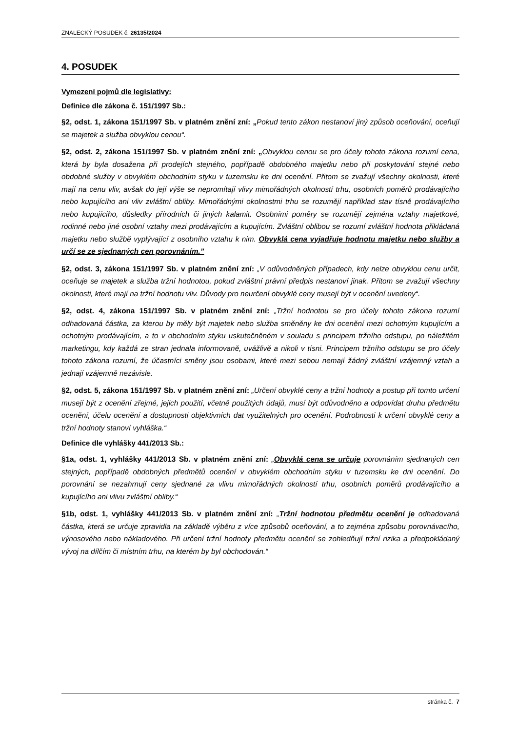ZNALECKÝ POSUDEK č. 26135/2024
4. POSUDEK
Vymezení pojmů dle legislativy:
Definice dle zákona č. 151/1997 Sb.:
§2, odst. 1, zákona 151/1997 Sb. v platném znění zní: „Pokud tento zákon nestanoví jiný způsob oceňování, oceňují se majetek a služba obvyklou cenou“.
§2, odst. 2, zákona 151/1997 Sb. v platném znění zní: „Obvyklou cenou se pro účely tohoto zákona rozumí cena, která by byla dosažena při prodejích stejného, popřípadě obdobného majetku nebo při poskytování stejné nebo obdobné služby v obvyklém obchodním styku v tuzemsku ke dni ocenění. Přitom se zvažují všechny okolnosti, které mají na cenu vliv, avšak do její výše se nepromítají vlivy mimořádných okolností trhu, osobních poměrů prodávajícího nebo kupujícího ani vliv zvláštní obliby. Mimořádnými okolnostmi trhu se rozumějí například stav tísně prodávajícího nebo kupujícího, důsledky přírodních či jiných kalamit. Osobními poměry se rozumějí zejména vztahy majetkové, rodinné nebo jiné osobní vztahy mezi prodávajícím a kupujícím. Zvláštní oblibou se rozumí zvláštní hodnota přikládaná majetku nebo službě vyplývající z osobního vztahu k nim. Obvyklá cena vyjadřuje hodnotu majetku nebo služby a určí se ze sjednaných cen porovnáním.”
§2, odst. 3, zákona 151/1997 Sb. v platném znění zní: „V odůvodněných případech, kdy nelze obvyklou cenu určit, oceňuje se majetek a služba tržní hodnotou, pokud zvláštní právní předpis nestanoví jinak. Přitom se zvažují všechny okolnosti, které mají na tržní hodnotu vliv. Důvody pro neurčení obvyklé ceny musejí být v ocenění uvedeny“.
§2, odst. 4, zákona 151/1997 Sb. v platném znění zní: „Tržní hodnotou se pro účely tohoto zákona rozumí odhadovaná částka, za kterou by měly být majetek nebo služba směněny ke dni ocenění mezi ochotným kupujícím a ochotným prodávajícím, a to v obchodním styku uskutečněném v souladu s principem tržního odstupu, po náležitém marketingu, kdy každá ze stran jednala informovaně, uvážlivě a nikoli v tísni. Principem tržního odstupu se pro účely tohoto zákona rozumí, že účastníci směny jsou osobami, které mezi sebou nemají žádný zvláštní vzájemný vztah a jednají vzájemně nezávisle.
§2, odst. 5, zákona 151/1997 Sb. v platném znění zní: „Určení obvyklé ceny a tržní hodnoty a postup při tomto určení musejí být z ocenění zřejmé, jejich použití, včetně použitých údajů, musí být odůvodněno a odpovídat druhu předmětu ocenění, účelu ocenění a dostupnosti objektivních dat využitelných pro ocenění. Podrobnosti k určení obvyklé ceny a tržní hodnoty stanoví vyhláška.“
Definice dle vyhlášky 441/2013 Sb.:
§1a, odst. 1, vyhlášky 441/2013 Sb. v platném znění zní: „Obvyklá cena se určuje porovnáním sjednaných cen stejných, popřípadě obdobných předmětů ocenění v obvyklém obchodním styku v tuzemsku ke dni ocenění. Do porovnání se nezahrnují ceny sjednané za vlivu mimořádných okolností trhu, osobních poměrů prodávajícího a kupujícího ani vlivu zvláštní obliby.“
§1b, odst. 1, vyhlášky 441/2013 Sb. v platném znění zní: „Tržní hodnotou předmětu ocenění je odhadovaná částka, která se určuje zpravidla na základě výběru z více způsobů oceňování, a to zejména způsobu porovnávacího, výnosového nebo nákladového. Při určení tržní hodnoty předmětu ocenění se zohledňují tržní rizika a předpokládaný vývoj na dílčím či místním trhu, na kterém by byl obchodován.“
stránka č. 7